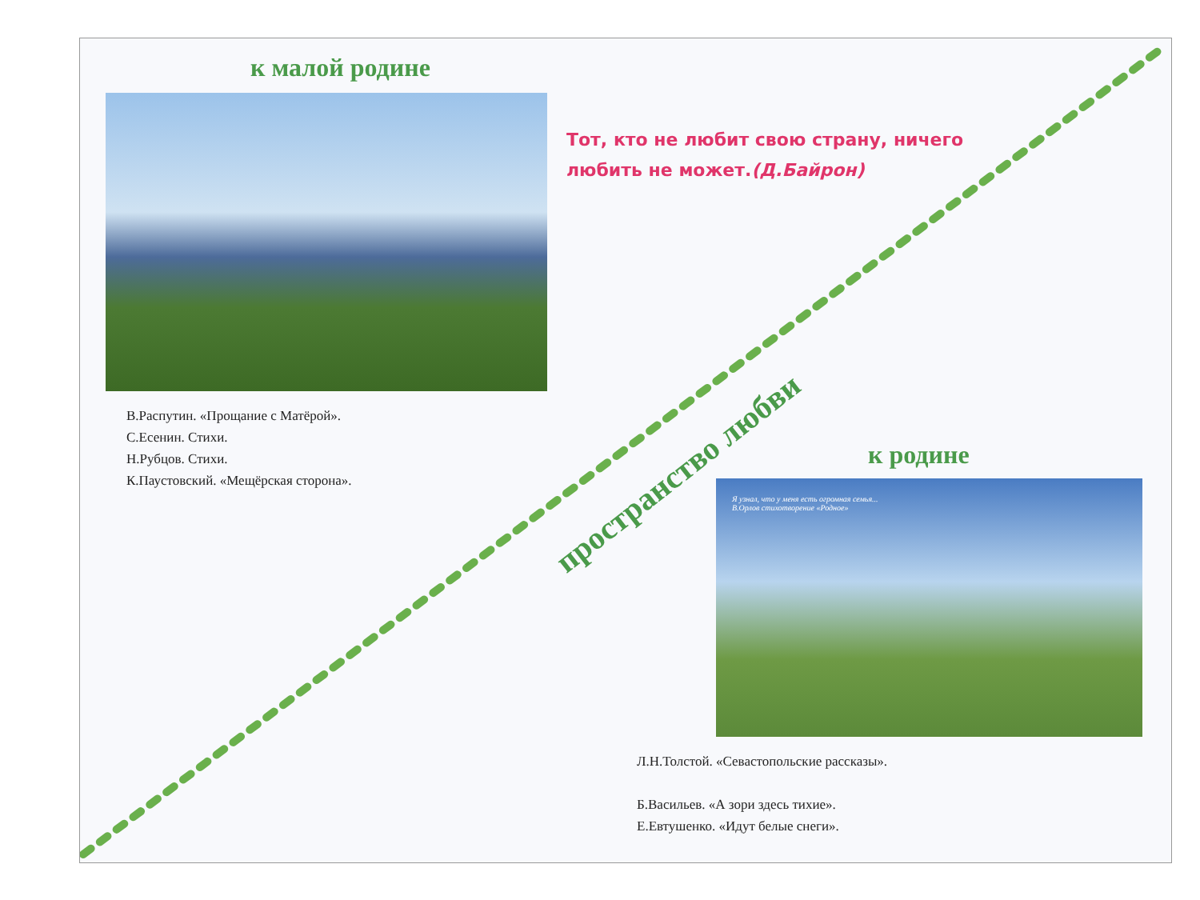к малой родине
Тот, кто не любит свою страну, ничего
любить не может.(Д.Байрон)
В.Распутин. «Прощание с Матёрой».
С.Есенин. Стихи.
Н.Рубцов. Стихи.
К.Паустовский. «Мещёрская сторона».
пространство любви
к родине
Я узнал, что у меня есть огромная семья...
В.Орлов стихотворение «Родное»
Л.Н.Толстой. «Севастопольские рассказы».
Б.Васильев. «А зори здесь тихие».
Е.Евтушенко. «Идут белые снеги».